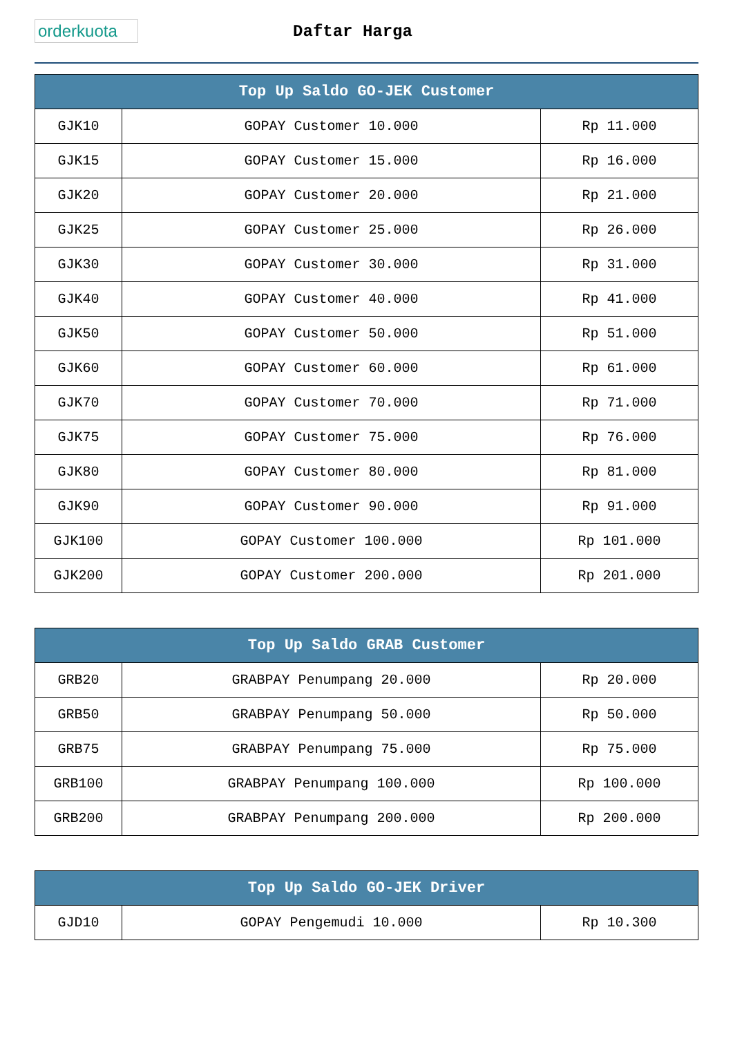orderkuota
Daftar Harga
| Top Up Saldo GO-JEK Customer | | |
| --- | --- | --- |
| GJK10 | GOPAY Customer 10.000 | Rp 11.000 |
| GJK15 | GOPAY Customer 15.000 | Rp 16.000 |
| GJK20 | GOPAY Customer 20.000 | Rp 21.000 |
| GJK25 | GOPAY Customer 25.000 | Rp 26.000 |
| GJK30 | GOPAY Customer 30.000 | Rp 31.000 |
| GJK40 | GOPAY Customer 40.000 | Rp 41.000 |
| GJK50 | GOPAY Customer 50.000 | Rp 51.000 |
| GJK60 | GOPAY Customer 60.000 | Rp 61.000 |
| GJK70 | GOPAY Customer 70.000 | Rp 71.000 |
| GJK75 | GOPAY Customer 75.000 | Rp 76.000 |
| GJK80 | GOPAY Customer 80.000 | Rp 81.000 |
| GJK90 | GOPAY Customer 90.000 | Rp 91.000 |
| GJK100 | GOPAY Customer 100.000 | Rp 101.000 |
| GJK200 | GOPAY Customer 200.000 | Rp 201.000 |
| Top Up Saldo GRAB Customer | | |
| --- | --- | --- |
| GRB20 | GRABPAY Penumpang 20.000 | Rp 20.000 |
| GRB50 | GRABPAY Penumpang 50.000 | Rp 50.000 |
| GRB75 | GRABPAY Penumpang 75.000 | Rp 75.000 |
| GRB100 | GRABPAY Penumpang 100.000 | Rp 100.000 |
| GRB200 | GRABPAY Penumpang 200.000 | Rp 200.000 |
| Top Up Saldo GO-JEK Driver | | |
| --- | --- | --- |
| GJD10 | GOPAY Pengemudi 10.000 | Rp 10.300 |